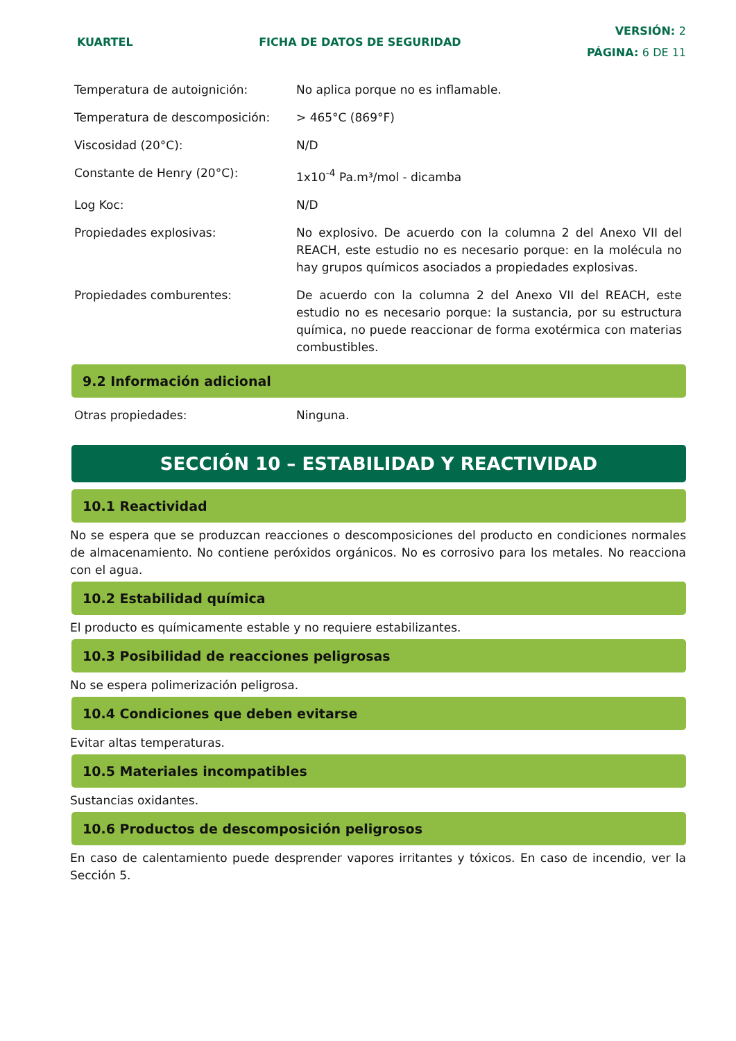KUARTEL FICHA DE DATOS DE SEGURIDAD
VERSIÓN: 2
PÁGINA: 6 DE 11
| Temperatura de autoignición: | No aplica porque no es inflamable. |
| Temperatura de descomposición: | > 465°C (869°F) |
| Viscosidad (20°C): | N/D |
| Constante de Henry (20°C): | 1x10<sup>-4</sup> Pa.m³/mol - dicamba |
| Log Koc: | N/D |
| Propiedades explosivas: | No explosivo. De acuerdo con la columna 2 del Anexo VII del REACH, este estudio no es necesario porque: en la molécula no hay grupos químicos asociados a propiedades explosivas. |
| Propiedades comburentes: | De acuerdo con la columna 2 del Anexo VII del REACH, este estudio no es necesario porque: la sustancia, por su estructura química, no puede reaccionar de forma exotérmica con materias combustibles. |
9.2 Información adicional
| Otras propiedades: | Ninguna. |
SECCIÓN 10 – ESTABILIDAD Y REACTIVIDAD
10.1 Reactividad
No se espera que se produzcan reacciones o descomposiciones del producto en condiciones normales de almacenamiento. No contiene peróxidos orgánicos. No es corrosivo para los metales. No reacciona con el agua.
10.2 Estabilidad química
El producto es químicamente estable y no requiere estabilizantes.
10.3 Posibilidad de reacciones peligrosas
No se espera polimerización peligrosa.
10.4 Condiciones que deben evitarse
Evitar altas temperaturas.
10.5 Materiales incompatibles
Sustancias oxidantes.
10.6 Productos de descomposición peligrosos
En caso de calentamiento puede desprender vapores irritantes y tóxicos. En caso de incendio, ver la Sección 5.